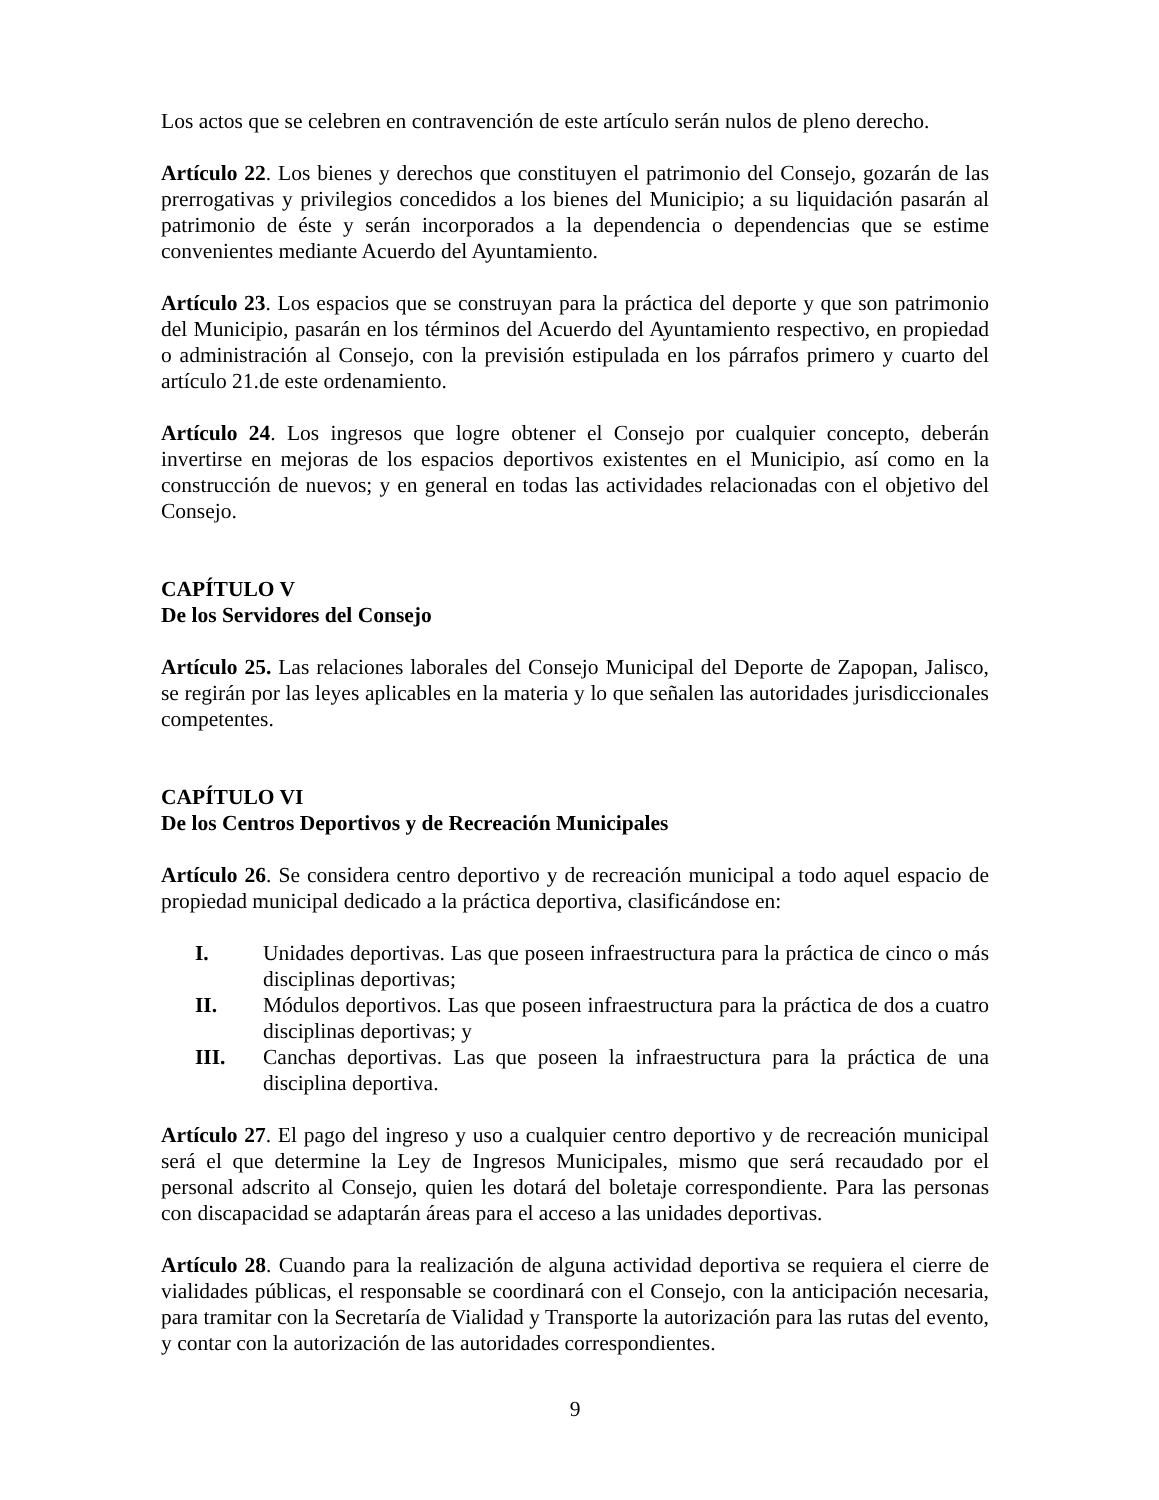Los actos que se celebren en contravención de este artículo serán nulos de pleno derecho.
Artículo 22. Los bienes y derechos que constituyen el patrimonio del Consejo, gozarán de las prerrogativas y privilegios concedidos a los bienes del Municipio; a su liquidación pasarán al patrimonio de éste y serán incorporados a la dependencia o dependencias que se estime convenientes mediante Acuerdo del Ayuntamiento.
Artículo 23. Los espacios que se construyan para la práctica del deporte y que son patrimonio del Municipio, pasarán en los términos del Acuerdo del Ayuntamiento respectivo, en propiedad o administración al Consejo, con la previsión estipulada en los párrafos primero y cuarto del artículo 21.de este ordenamiento.
Artículo 24. Los ingresos que logre obtener el Consejo por cualquier concepto, deberán invertirse en mejoras de los espacios deportivos existentes en el Municipio, así como en la construcción de nuevos; y en general en todas las actividades relacionadas con el objetivo del Consejo.
CAPÍTULO V
De los Servidores del Consejo
Artículo 25. Las relaciones laborales del Consejo Municipal del Deporte de Zapopan, Jalisco, se regirán por las leyes aplicables en la materia y lo que señalen las autoridades jurisdiccionales competentes.
CAPÍTULO VI
De los Centros Deportivos y de Recreación Municipales
Artículo 26. Se considera centro deportivo y de recreación municipal a todo aquel espacio de propiedad municipal dedicado a la práctica deportiva, clasificándose en:
I. Unidades deportivas. Las que poseen infraestructura para la práctica de cinco o más disciplinas deportivas;
II. Módulos deportivos. Las que poseen infraestructura para la práctica de dos a cuatro disciplinas deportivas; y
III. Canchas deportivas. Las que poseen la infraestructura para la práctica de una disciplina deportiva.
Artículo 27. El pago del ingreso y uso a cualquier centro deportivo y de recreación municipal será el que determine la Ley de Ingresos Municipales, mismo que será recaudado por el personal adscrito al Consejo, quien les dotará del boletaje correspondiente. Para las personas con discapacidad se adaptarán áreas para el acceso a las unidades deportivas.
Artículo 28. Cuando para la realización de alguna actividad deportiva se requiera el cierre de vialidades públicas, el responsable se coordinará con el Consejo, con la anticipación necesaria, para tramitar con la Secretaría de Vialidad y Transporte la autorización para las rutas del evento, y contar con la autorización de las autoridades correspondientes.
9